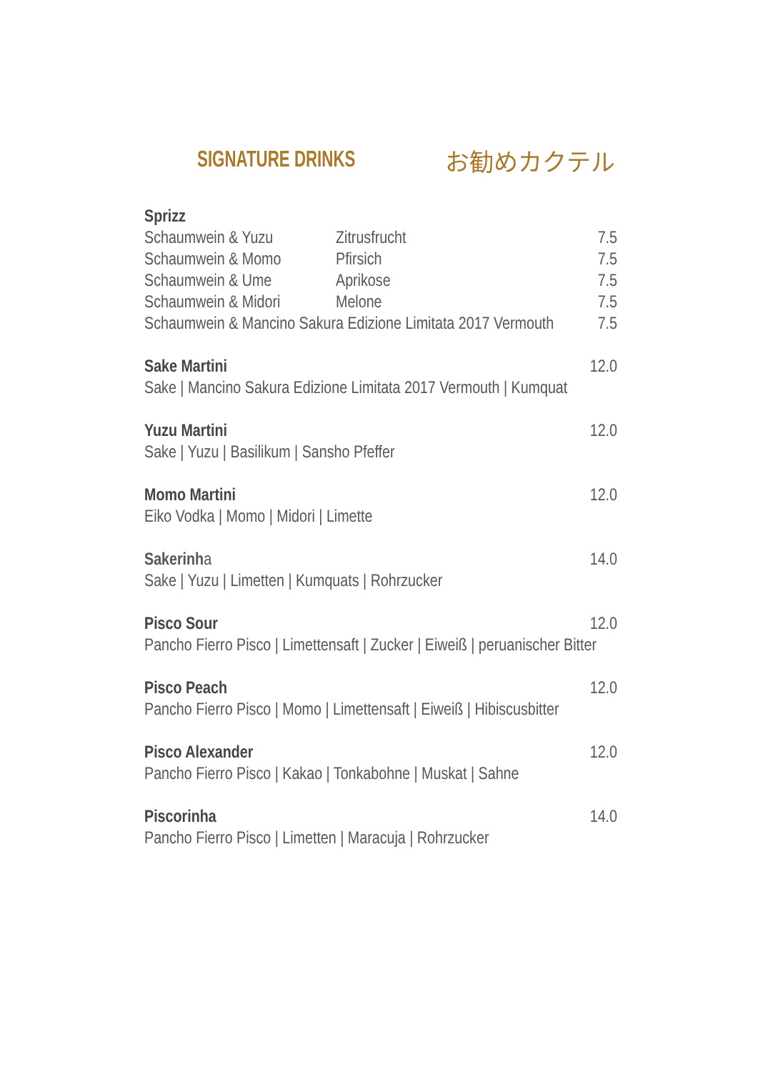SIGNATURE DRINKS お勧めカクテル
Sprizz
Schaumwein & Yuzu Zitrusfrucht 7.5
Schaumwein & Momo Pfirsich 7.5
Schaumwein & Ume Aprikose 7.5
Schaumwein & Midori Melone 7.5
Schaumwein & Mancino Sakura Edizione Limitata 2017 Vermouth 7.5
Sake Martini 12.0
Sake | Mancino Sakura Edizione Limitata 2017 Vermouth | Kumquat
Yuzu Martini 12.0
Sake | Yuzu | Basilikum | Sansho Pfeffer
Momo Martini 12.0
Eiko Vodka | Momo | Midori | Limette
Sakerinha 14.0
Sake | Yuzu | Limetten | Kumquats | Rohrzucker
Pisco Sour 12.0
Pancho Fierro Pisco | Limettensaft | Zucker | Eiweiß | peruanischer Bitter
Pisco Peach 12.0
Pancho Fierro Pisco | Momo | Limettensaft | Eiweiß | Hibiscusbitter
Pisco Alexander 12.0
Pancho Fierro Pisco | Kakao | Tonkabohne | Muskat | Sahne
Piscorinha 14.0
Pancho Fierro Pisco | Limetten | Maracuja | Rohrzucker